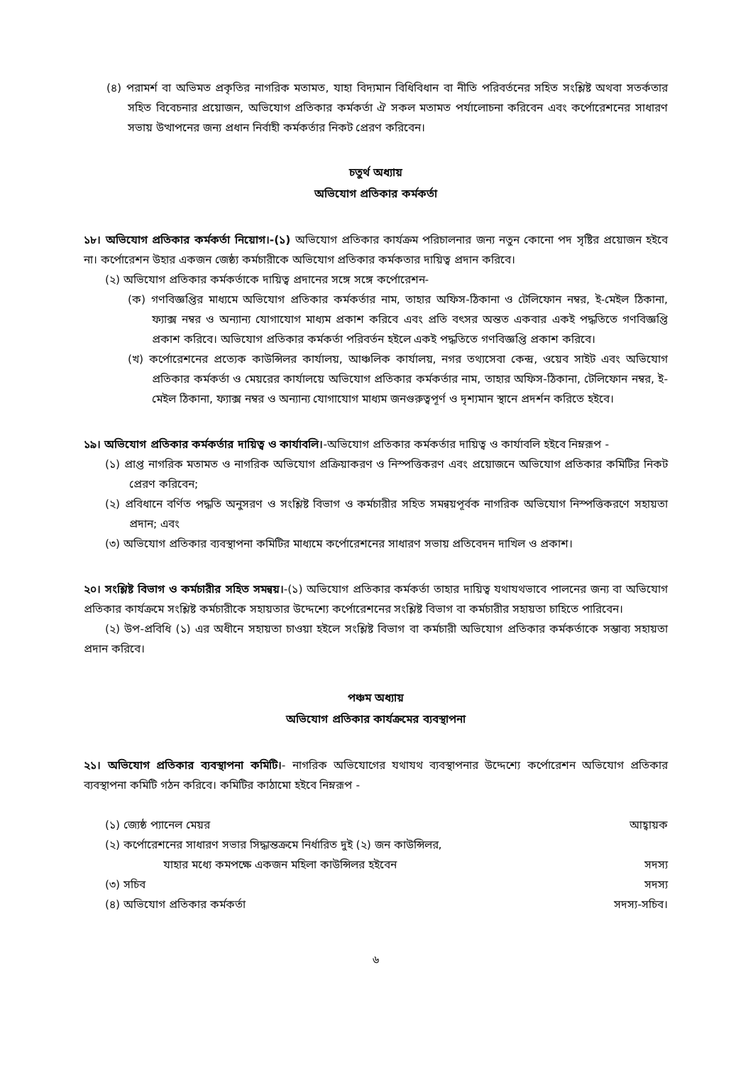(৪) পরামর্শ বা অভিমত প্রকৃতির নাগরিক মতামত, যাহা বিদ্যমান বিধিবিধান বা নীতি পরিবর্তনের সহিত সংশ্লিষ্ট অথবা সতর্কতার সহিত বিবেচনার প্রয়োজন, অভিযোগ প্রতিকার কর্মকর্তা ঐ সকল মতামত পর্যালোচনা করিবেন এবং কর্পোরেশনের সাধারণ সভায় উত্থাপনের জন্য প্রধান নির্বাহী কর্মকর্তার নিকট প্রেরণ করিবেন।
চতুর্থ অধ্যায়
অভিযোগ প্রতিকার কর্মকর্তা
১৮। অভিযোগ প্রতিকার কর্মকর্তা নিয়োগ।-(১) অভিযোগ প্রতিকার কার্যক্রম পরিচালনার জন্য নতুন কোনো পদ সৃষ্টির প্রয়োজন হইবে না। কর্পোরেশন উহার একজন জেষ্ঠ্য কর্মচারীকে অভিযোগ প্রতিকার কর্মকতার দায়িত্ব প্রদান করিবে।
(২) অভিযোগ প্রতিকার কর্মকর্তাকে দায়িত্ব প্রদানের সঙ্গে সঙ্গে কর্পোরেশন-
(ক) গণবিজ্ঞপ্তির মাধ্যমে অভিযোগ প্রতিকার কর্মকর্তার নাম, তাহার অফিস-ঠিকানা ও টেলিফোন নম্বর, ই-মেইল ঠিকানা, ফ্যাক্স নম্বর ও অন্যান্য যোগাযোগ মাধ্যম প্রকাশ করিবে এবং প্রতি বৎসর অন্তত একবার একই পদ্ধতিতে গণবিজ্ঞপ্তি প্রকাশ করিবে। অভিযোগ প্রতিকার কর্মকর্তা পরিবর্তন হইলে একই পদ্ধতিতে গণবিজ্ঞপ্তি প্রকাশ করিবে।
(খ) কর্পোরেশনের প্রত্যেক কাউন্সিলর কার্যালয়, আঞ্চলিক কার্যালয়, নগর তথ্যসেবা কেন্দ্র, ওয়েব সাইট এবং অভিযোগ প্রতিকার কর্মকর্তা ও মেয়রের কার্যালয়ে অভিযোগ প্রতিকার কর্মকর্তার নাম, তাহার অফিস-ঠিকানা, টেলিফোন নম্বর, ই-মেইল ঠিকানা, ফ্যাক্স নম্বর ও অন্যান্য যোগাযোগ মাধ্যম জনগুরুত্বপূর্ণ ও দৃশ্যমান স্থানে প্রদর্শন করিতে হইবে।
১৯। অভিযোগ প্রতিকার কর্মকর্তার দায়িত্ব ও কার্যাবলি।-অভিযোগ প্রতিকার কর্মকর্তার দায়িত্ব ও কার্যাবলি হইবে নিম্নরূপ -
(১) প্রাপ্ত নাগরিক মতামত ও নাগরিক অভিযোগ প্রক্রিয়াকরণ ও নিস্পত্তিকরণ এবং প্রয়োজনে অভিযোগ প্রতিকার কমিটির নিকট প্রেরণ করিবেন;
(২) প্রবিধানে বর্ণিত পদ্ধতি অনুসরণ ও সংশ্লিষ্ট বিভাগ ও কর্মচারীর সহিত সমন্বয়পূর্বক নাগরিক অভিযোগ নিস্পত্তিকরণে সহায়তা প্রদান; এবং
(৩) অভিযোগ প্রতিকার ব্যবস্থাপনা কমিটির মাধ্যমে কর্পোরেশনের সাধারণ সভায় প্রতিবেদন দাখিল ও প্রকাশ।
২০। সংশ্লিষ্ট বিভাগ ও কর্মচারীর সহিত সমন্বয়।-(১) অভিযোগ প্রতিকার কর্মকর্তা তাহার দায়িত্ব যথাযথভাবে পালনের জন্য বা অভিযোগ প্রতিকার কার্যক্রমে সংশ্লিষ্ট কর্মচারীকে সহায়তার উদ্দেশ্যে কর্পোরেশনের সংশ্লিষ্ট বিভাগ বা কর্মচারীর সহায়তা চাহিতে পারিবেন।
(২) উপ-প্রবিধি (১) এর অধীনে সহায়তা চাওয়া হইলে সংশ্লিষ্ট বিভাগ বা কর্মচারী অভিযোগ প্রতিকার কর্মকর্তাকে সম্ভাব্য সহায়তা প্রদান করিবে।
পঞ্চম অধ্যায়
অভিযোগ প্রতিকার কার্যক্রমের ব্যবস্থাপনা
২১। অভিযোগ প্রতিকার ব্যবস্থাপনা কমিটি।- নাগরিক অভিযোগের যথাযথ ব্যবস্থাপনার উদ্দেশ্যে কর্পোরেশন অভিযোগ প্রতিকার ব্যবস্থাপনা কমিটি গঠন করিবে। কমিটির কাঠামো হইবে নিম্নরূপ -
| (১) জ্যেষ্ঠ প্যানেল মেয়র | আহ্বায়ক |
| (২) কর্পোরেশনের সাধারণ সভার সিদ্ধান্তক্রমে নির্ধারিত দুই (২) জন কাউন্সিলর, যাহার মধ্যে কমপক্ষে একজন মহিলা কাউন্সিলর হইবেন | সদস্য |
| (৩) সচিব | সদস্য |
| (৪) অভিযোগ প্রতিকার কর্মকর্তা | সদস্য-সচিব। |
৬